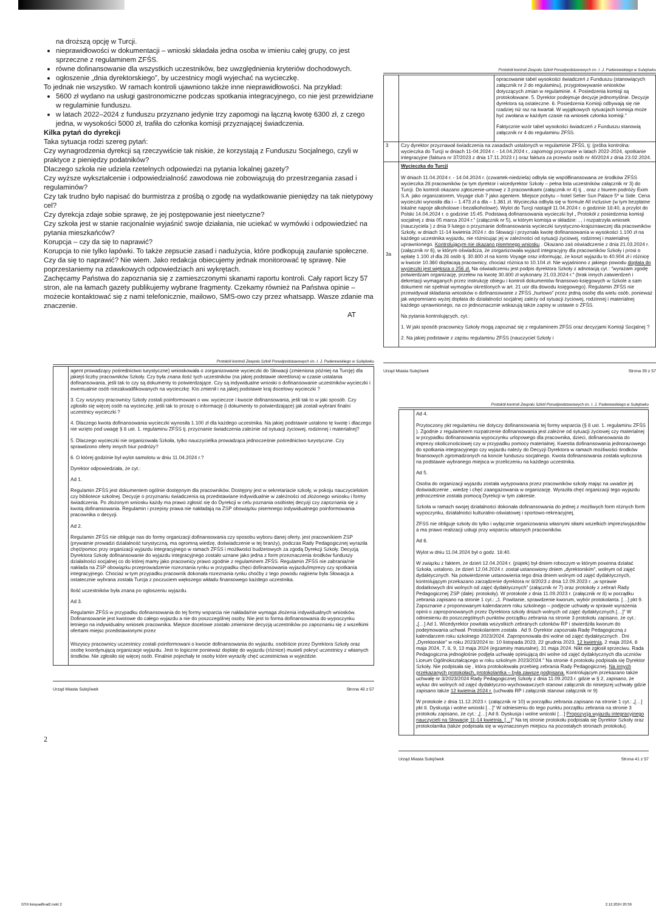na droższą opcję w Turcji.
nieprawidłowości w dokumentacji – wnioski składała jedna osoba w imieniu całej grupy, co jest sprzeczne z regulaminem ZFŚS.
równe dofinansowanie dla wszystkich uczestników, bez uwzględnienia kryteriów dochodowych.
ogłoszenie „dnia dyrektorskiego”, by uczestnicy mogli wyjechać na wycieczkę.
To jednak nie wszystko. W ramach kontroli ujawniono także inne nieprawidłowości. Na przykład:
5600 zł wydano na usługi gastronomiczne podczas spotkania integracyjnego, co nie jest przewidziane w regulaminie funduszu.
w latach 2022–2024 z funduszu przyznano jedynie trzy zapomogi na łączną kwotę 6300 zł, z czego jedna, w wysokości 5000 zł, trafiła do członka komisji przyznającej świadczenia.
Kilka pytań do dyrekcji
Taka sytuacja rodzi szereg pytań:
Czy wynagrodzenia dyrekcji są rzeczywiście tak niskie, że korzystają z Funduszu Socjalnego, czyli w praktyce z pieniędzy podatników?
Dlaczego szkoła nie udziela rzetelnych odpowiedzi na pytania lokalnej gazety?
Czy wyższe wykształcenie i odpowiedzialność zawodowa nie zobowiązują do przestrzegania zasad i regulaminów?
Czy tak trudno było napisać do burmistrza z prośbą o zgodę na wydatkowanie pieniędzy na tak nietypowy cel?
Czy dyrekcja zdaje sobie sprawę, że jej postępowanie jest nieetyczne?
Czy szkoła jest w stanie racjonalnie wyjaśnić swoje działania, nie uciekać w wymówki i odpowiedzieć na pytania mieszkańców?
Korupcja – czy da się to naprawić?
Korupcja to nie tylko łapówki. To także zepsucie zasad i nadużycia, które podkopują zaufanie społeczne. Czy da się to naprawić? Nie wiem. Jako redakcja obiecujemy jednak monitorować tę sprawę. Nie poprzestaniemy na zdawkowych odpowiedziach ani wykrętach.
Zachęcamy Państwa do zapoznania się z zamieszczonymi skanami raportu kontroli. Cały raport liczy 57 stron, ale na łamach gazety publikujemy wybrane fragmenty. Czekamy również na Państwa opinie – możecie kontaktować się z nami telefonicznie, mailowo, SMS-owo czy przez whatsapp. Wasze zdanie ma znaczenie.
AT
Protokół kontroli Zespołu Szkół Ponadpodstawowych im. I. J. Paderewskiego w Sulejówku
| | agent prowadzący pośrednictwo turystyczne) wnioskowała o zorganizowanie wycieczki do Słowacji (zmieniona później na Turcję) dla jakiejś liczby pracowników Szkoły. Czy była znana ilość tych uczestników (na jakiej podstawie określona) w czasie ustalania dofinansowania, jeśli tak to czy są dokumenty to potwierdzające. Czy są indywidualne wnioski o dofinansowanie uczestników wycieczki i ewentualnie osób niezakwalifikowanych na wycieczkę. Kto zmienił i na jakiej podstawie kraj docelowy wycieczki ? 3. Czy wszyscy pracownicy Szkoły zostali poinformowani o ww. wycieczce i kwocie dofinansowania, jeśli tak to w jaki sposób. Czy zgłosiło się więcej osób na wycieczkę, jeśli tak to proszę o informację (i dokumenty to potwierdzające) jak zostali wybrani finalni uczestnicy wycieczki ? 4. Dlaczego kwota dofinansowania wycieczki wynosiła 1.100 zł dla każdego uczestnika. Na jakiej podstawie ustalono tę kwotę i dlaczego nie wzięto pod uwagę § 8 ust. 1. regulaminu ZFŚS tj. przyznanie świadczenia zależnie od sytuacji życiowej, rodzinnej i materialnej? 5. Dlaczego wycieczki nie organizowała Szkoła, tylko nauczycielka prowadząca jednocześnie pośrednictwo turystyczne. Czy sprawdzono oferty innych biur podróży? 6. O której godzinie był wylot samolotu w dniu 11.04.2024 r.? Dyrektor odpowiedziała, że cyt.: Ad 1. Regulamin ZFŚS jest dokumentem ogólnie dostępnym dla pracowników. Dostępny jest w sekretariacie szkoły, w pokoju nauczycielskim czy bibliotece szkolnej. Decyzje o przyznaniu świadczenia są przedstawiane indywidualnie w zależności od złożonego wniosku i formy świadczenia. Po złożonym wniosku każdy ma prawo zgłosić się do Dyrekcji w celu poznania osobistej decyzji czy zapoznania się z kwotą dofinansowania. Regulamin i przepisy prawa nie nakładają na ZSP obowiązku pisemnego indywidualnego poinformowania pracownika o decyzji. Ad 2. Regulamin ZFŚS nie obliguje nas do formy organizacji dofinansowania czy sposobu wyboru danej oferty. jest pracownikiem ZSP (prywatnie prowadzi działalność turystyczną, ma ogromną wiedzę, doświadczenie w tej branży), podczas Rady Pedagogicznej wyraziła chęć/pomoc przy organizacji wyjazdu integracyjnego w ramach ZFŚS i możliwości budżetowych za zgodą Dyrekcji Szkoły. Decyzją Dyrektora Szkoły dofinansowanie do wyjazdu integracyjnego zostało uznane jako jedna z form przeznaczenia środków funduszy działalności socjalnej co do której mamy jako pracownicy prawo zgodnie z regulaminem ZFŚS. Regulamin ZFŚS nie zabrania/nie nakłada na ZSP obowiązku przeprowadzenie rozeznania rynku w przypadku chęci dofinansowania wyjazdu/imprezy czy spotkania integracyjnego. Chociaż w tym przypadku pracownik dokonała rozeznania rynku choćby z tego powodu najpierw była Słowacja a ostatecznie wybrana została Turcja z poczuciem większego wkładu finansowego każdego uczestnika. Ilość uczestników była znana po ogłoszeniu wyjazdu. Ad 3. Regulamin ZFŚS w przypadku dofinansowania do tej formy wsparcia nie nakłada/nie wymaga złożenia indywidualnych wniosków. Dofinansowanie jest kwotowe do całego wyjazdu a nie do poszczególnej osoby. Nie jest to forma dofinansowania do wypoczynku letniego na indywidualny wniosek pracownika. Miejsce docelowe zostało zmienione decyzją uczestników po zapoznaniu się z wszelkimi ofertami miejsc przedstawionymi przez Wszyscy pracownicy uczestnicy zostali poinformowani o kwocie dofinansowania do wyjazdu, osobiście przez Dyrektora Szkoły oraz osobę koordynującą organizacje wyjazdu. Jest to logiczne ponieważ dopłatę do wyjazdu (różnice) musieli pokryć uczestnicy z własnych środków. Nie zgłosiło się więcej osób. Finalnie pojechały te osoby które wyraziły chęć uczestnictwa w wyjeździe. |
Urząd Miasta Sulejówek Strona 40 z 57
2
Protokół kontroli Zespołu Szkół Ponadpodstawowych im. I. J. Paderewskiego w Sulejówku
| | | opracowanie tabel wysokości świadczeń z Funduszu (stanowiących załącznik nr 2 do regulaminu), przygotowywanie wniosków dotyczących zmian w regulaminie. 4. Posiedzenia komisji są protokołowane. 5. Dyrektor podejmuje decyzje jednomyślnie. Decyzje dyrektora są ostateczne. 6. Posiedzenia Komisji odbywają się nie rzadziej niż raz na kwartał. W wyjątkowych sytuacjach komisja może być zwołana w każdym czasie na wniosek członka komisji.” Faktycznie wzór tabel wysokości świadczeń z Funduszu stanowią załącznik nr 4 do regulaminu ZFŚS. |
| 3 | Czy dyrektor przyznawał świadczenia na zasadach ustalonych w regulaminie ZFŚS, tj: (próba kontrolna: wycieczka do Turcji w dniach 11-04.2024 r. - 14.04.2024 r., zapomogi przyznane w latach 2022-2024, spotkanie integracyjne (faktura nr 37/2023 z dnia 17.11.2023 r.) oraz faktura za przewóz osób nr 40/2024 z dnia 23.02.2024. | |
| 3a | Wycieczka do Turcji W dniach 11.04.2024 r. - 14.04.2024 r. (czwartek-niedziela) odbyła się współfinansowana ze środków ZFŚS wycieczka 28 pracowników (w tym dyrektor i wicedyrektor Szkoły – pełna lista uczestników załącznik nr 3) do Turcji. Do kontroli okazano zgłoszenie-umowę z 3 pracownikami (załącznik nr 4) tj. , oraz z biurem podróży Exim S.A. jako organizatorem, Voyage club 7 jako agentem. Miejsce pobytu – hotel Seher Sun Palace 5* w Side. Cena wycieczki wynosiła dla i – 1.473 zł a dla – 1.361 zł. Wycieczka odbyła się w formule All inclusive (w tym bezpłatne lokalne napoje alkoholowe i bezalkoholowe). Wylot do Turcji nastąpił 11.04.2024 r. o godzinie 18:40, a przylot do Polski 14.04.2024 r. o godzinie 15:45. Podstawą dofinansowania wycieczki był „ Protokół z posiedzenia komisji socjalnej z dnia 05 marca 2024 r.” (załącznik nr 5), w którym komisja w składzie: , , i rozpatrzyła wniosek (nauczyciela ) z dnia 9 lutego o przyznanie dofinansowania wycieczki turystyczno-krajoznawczej dla pracowników Szkoły, w dniach 11-14 kwietnia 2024 r. do Słowacji i przyznała kwotę dofinansowania w wysokości 1.100 zł na każdego uczestnika wyjazdu, nie różnicując jej w zależności od sytuacji życiowej, rodzinnej i materialnej uprawnionego. Kontrolującym nie okazano pisemnego wniosku . Okazano zaś oświadczenie z dnia 21.03.2024 r. (załącznik nr 6), w którym oświadcza, że zorganizowała wyjazd integracyjny dla pracowników Szkoły i prosi o wpłatę 1.100 zł dla 28 osób tj. 30.800 zł na konto Voyage oraz informując, że koszt wyjazdu to 40.904 zł i różnicę w kwocie 10.360 dopłacają pracownicy, chociaż różnica to 10.104 zł. Nie wyjaśniono z jakiego powodu dopłata do wycieczki jest większa o 256 zł. Na oświadczeniu jest podpis dyrektora Szkoły z adnotacją cyt.: "wyrażam zgodę potwierdzam organizację, przelew na kwotę 30.800 zł wykonany 21.03.2024 r." (brak innych zatwierdzeń i dekretacji wymaganych przez instrukcję obiegu i kontroli dokumentów finansowo-księgowych w Szkole a sam dokument nie spełniał wymogów określonych w art. 21 uor dla dowodu księgowego). Regulamin ZFŚS nie przewidywał składania wniosków o dofinansowanie z ZFŚS „hurtowo” przez jedną osobę dla wielu osób, ponieważ jak wspomniano wyżej dopłata do działalności socjalnej zależy od sytuacji życiowej, rodzinnej i materialnej każdego uprawnionego, na co jednoznacznie wskazują także zapisy w ustawie o ZFŚS. Na pytania kontrolujących, cyt.: 1. W jaki sposób pracownicy Szkoły mogą zapoznać się z regulaminem ZFŚS oraz decyzjami Komisji Socjalnej ? 2. Na jakiej podstawie z zapisu regulaminu ZFŚS (nauczyciel Szkoły i | |
Urząd Miasta Sulejówek Strona 39 z 57
Protokół kontroli Zespołu Szkół Ponadpodstawowych im. I. J. Paderewskiego w Sulejówku
| | Ad 4. Przytoczony pkt regulaminu nie dotyczy dofinansowania tej formy wsparcia (§ 8 ust. 1. regulaminu ZFŚS ). Zgodnie z regulaminem rozpatrzenie dofinansowania jest zależne od sytuacji życiowej czy materialnej w przypadku dofinansowania wypoczynku urlopowego dla pracownika, dzieci, dofinansowania do imprezy okolicznościowej czy w przypadku pomocy materialnej. Kwestia dofinansowania jednorazowego do spotkania integracyjnego czy wyjazdu należy do Decyzji Dyrektora w ramach możliwości środków finansowych zgromadzonych na koncie funduszu socjalnego. Kwota dofinansowania została wyliczona na podstawie wybranego miejsca w przeliczeniu na każdego uczestnika. Ad 5. Osoba do organizacji wyjazdu została wytypowana przez pracowników szkoły mając na uwadze jej doświadczenie , wiedzę i chęć zaangażowania w organizację. Wyraziła chęć organizacji tego wyjazdu jednocześnie została pomocą Dyrekcji w tym zakresie. Szkoła w ramach swojej działalności dokonała dofinansowania do jednej z możliwych form różnych form wypoczynku, działalności kulturalno-oświatowej i sportowo-rekreacyjnej, ZFSS nie obliguje szkoły do tylko i wyłącznie organizowania własnymi siłami wszelkich imprez/wyjazdów a ma prawo realizacji usługi przy wsparciu własnych pracowników. Ad 6. Wylot w dniu 11.04.2024 był o godz. 18:40. W związku z faktem, że dzień 12.04.2024 r. (piątek) był dniem roboczym w którym powinna działać Szkoła, ustalono, że dzień 12.04.2024 r. został ustanowiony dniem „dyrektorskim”, wolnym od zajęć dydaktycznych. Na potwierdzenie ustanowienia tego dnia dniem wolnym od zajęć dydaktycznych, kontrolującym przekazano zarządzenie dyrektora nr 8/2023 z dnia 12.09.2023 r. „w sprawie dodatkowych dni wolnych od zajęć dydaktycznych” (załącznik nr 7) oraz protokoły z zebrań Rady Pedagogicznej ZSP (dalej: protokoły). W protokole z dnia 11.09.2023 r. (załącznik nr 8) w porządku zebrania zapisano na stronie 1 cyt.: „1. Powitanie, sprawdzenie kworum, wybór protokolanta. […] pkt 9. Zapoznanie z proponowanym kalendarzem roku szkolnego – podjęcie uchwały w sprawie wyrażenia opinii o zaproponowanych przez Dyrektora szkoły dniach wolnych od zajęć dydaktycznych.[…]” W odniesieniu do poszczególnych punktów porządku zebrania na stronie 3 protokołu zapisano, że cyt.: „[…] Ad 1. Wicedyrektor powitała wszystkich zebranych członków RP i stwierdziła kworum do podejmowania uchwał. Protokolantem została . Ad 9. Dyrektor zapoznała Radę Pedagogiczną z kalendarzem roku szkolnego 2023/2024. Zaproponowała dni wolne od zajęć dydaktycznych . Dni „Dyrektorskie” w roku 2023/2024 to: 10 listopada 2023, 22 grudnia 2023, 12 kwietnia , 2 maja 2024, 6 maja 2024, 7, 8, 9, 13 maja 2024 (egzaminy maturalne), 31 maja 2024. Nikt nie zgłosił sprzeciwu. Rada Pedagogiczna jednogłośnie podjęła uchwałę opiniującą dni wolne od zajęć dydaktycznych dla uczniów Liceum Ogólnokształcącego w roku szkolnym 2023/2024.” Na stronie 4 protokołu podpisała się Dyrektor Szkoły. Nie podpisała się , która protokołowała przebieg zebrania Rady Pedagogicznej. Na innych przekazanych protokołach, protokolantka – była zawsze podpisana. Kontrolującym przekazano także uchwałę nr 3/2023/2024 Rady Pedagogicznej Szkoły z dnia 11.09.2023 r. gdzie w § 2, zapisano, że wykaz dni wolnych od zajęć dydaktyczno-wychowawczych stanowi załącznik do niniejszej uchwały gdzie zapisano także 12 kwietnia 2024 r. (uchwała RP i załącznik stanowi załącznik nr 9) W protokole z dnia 11.12.2023 r. (załącznik nr 10) w porządku zebrania zapisano na stronie 1 cyt.: „[…] pkt 8. Dyskusja i wolne wnioski […]” W odniesieniu do tego punktu porządku zebrania na stronie 3 protokołu zapisano, że cyt.: „[…] Ad 8. Dyskusja i wolne wnioski […] Propozycja wyjazdu integracyjnego nauczycieli na Słowację 11-14 kwietnia. […] ” Na tej stronie protokołu podpisała się Dyrektor Szkoły oraz protokolantka (także podpisała się w wyznaczonym miejscu na pozostałych stronach protokołu). |
Urząd Miasta Sulejówek Strona 41 z 57
GS9 listopadfinal2.indd 2 2.12.2024 20:36